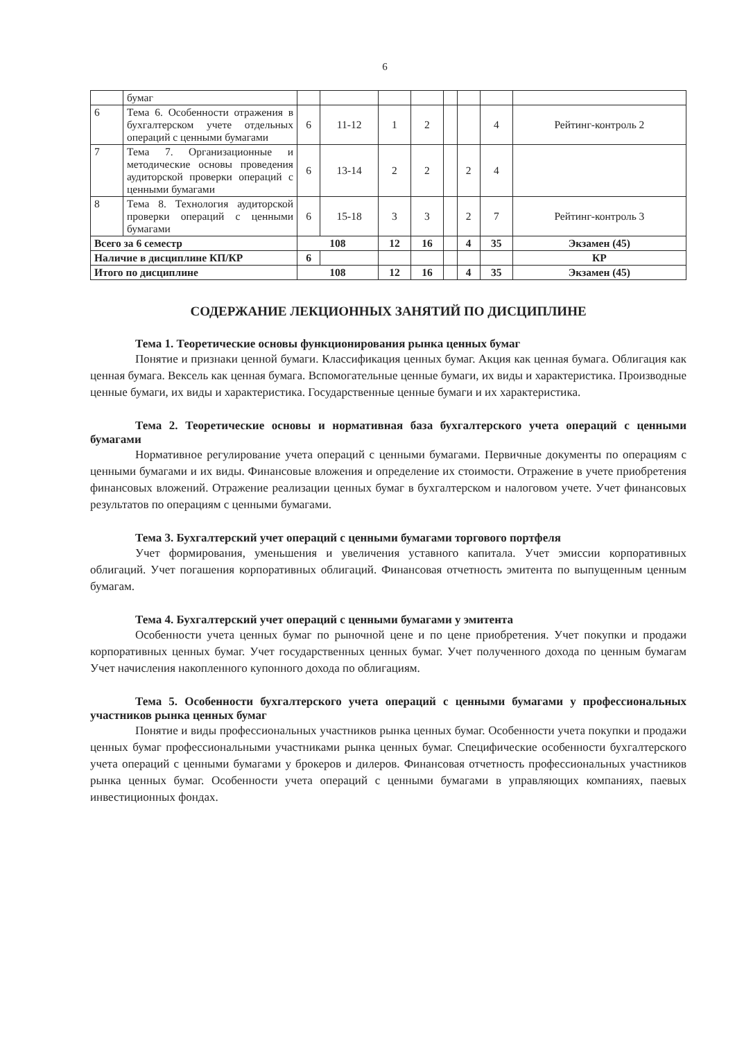6
| | бумаг | | | | | | | | |
| 6 | Тема 6. Особенности отражения в бухгалтерском учете отдельных операций с ценными бумагами | 6 | 11-12 | 1 | 2 | | | 4 | Рейтинг-контроль 2 |
| 7 | Тема 7. Организационные и методические основы проведения аудиторской проверки операций с ценными бумагами | 6 | 13-14 | 2 | 2 | | 2 | 4 | |
| 8 | Тема 8. Технология аудиторской проверки операций с ценными бумагами | 6 | 15-18 | 3 | 3 | | 2 | 7 | Рейтинг-контроль 3 |
| Всего за 6 семестр | | 108 | | 12 | 16 | | 4 | 35 | Экзамен (45) |
| Наличие в дисциплине КП/КР | | 6 | | | | | | | КР |
| Итого по дисциплине | | 108 | | 12 | 16 | | 4 | 35 | Экзамен (45) |
СОДЕРЖАНИЕ ЛЕКЦИОННЫХ ЗАНЯТИЙ ПО ДИСЦИПЛИНЕ
Тема 1. Теоретические основы функционирования рынка ценных бумаг
Понятие и признаки ценной бумаги. Классификация ценных бумаг. Акция как ценная бумага. Облигация как ценная бумага. Вексель как ценная бумага. Вспомогательные ценные бумаги, их виды и характеристика. Производные ценные бумаги, их виды и характеристика. Государственные ценные бумаги и их характеристика.
Тема 2. Теоретические основы и нормативная база бухгалтерского учета операций с ценными бумагами
Нормативное регулирование учета операций с ценными бумагами. Первичные документы по операциям с ценными бумагами и их виды. Финансовые вложения и определение их стоимости. Отражение в учете приобретения финансовых вложений. Отражение реализации ценных бумаг в бухгалтерском и налоговом учете. Учет финансовых результатов по операциям с ценными бумагами.
Тема 3. Бухгалтерский учет операций с ценными бумагами торгового портфеля
Учет формирования, уменьшения и увеличения уставного капитала. Учет эмиссии корпоративных облигаций. Учет погашения корпоративных облигаций. Финансовая отчетность эмитента по выпущенным ценным бумагам.
Тема 4. Бухгалтерский учет операций с ценными бумагами у эмитента
Особенности учета ценных бумаг по рыночной цене и по цене приобретения. Учет покупки и продажи корпоративных ценных бумаг. Учет государственных ценных бумаг. Учет полученного дохода по ценным бумагам Учет начисления накопленного купонного дохода по облигациям.
Тема 5. Особенности бухгалтерского учета операций с ценными бумагами у профессиональных участников рынка ценных бумаг
Понятие и виды профессиональных участников рынка ценных бумаг. Особенности учета покупки и продажи ценных бумаг профессиональными участниками рынка ценных бумаг. Специфические особенности бухгалтерского учета операций с ценными бумагами у брокеров и дилеров. Финансовая отчетность профессиональных участников рынка ценных бумаг. Особенности учета операций с ценными бумагами в управляющих компаниях, паевых инвестиционных фондах.